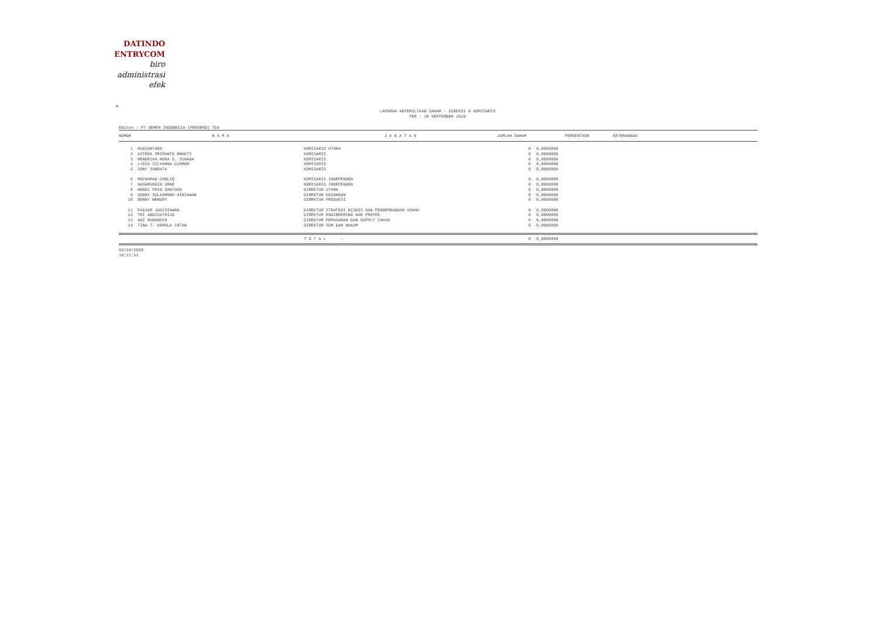DATINDO
ENTRYCOM
biro
administrasi
efek
M
LAPORAN KEPEMILIKAN SAHAM - DIREKSI & KOMISARIS
PER : 30 SEPTEMBER 2020
Emiten : PT SEMEN INDONESIA (PERSERO) Tbk
| NOMOR | N A M A | J A B A T A N | JUMLAH SAHAM | PERSENTASE | KETERANGAN |
| --- | --- | --- | --- | --- | --- |
| 1 | RUDIANTARA | KOMISARIS UTAMA | 0 | 0,0000000 | |
| 2 | ASTERA PRIMANTO BHAKTI | KOMISARIS | 0 | 0,0000000 | |
| 3 | HENDRIKA NORA O. SINAGA | KOMISARIS | 0 | 0,0000000 | |
| 4 | LYDIA SILVANNA DJAMAN | KOMISARIS | 0 | 0,0000000 | |
| 5 | SONY SUBRATA | KOMISARIS | 0 | 0,0000000 | |
| 6 | MOCHAMAD CHOLIQ | KOMISARIS INDEPENDEN | 0 | 0,0000000 | |
| 7 | NASARUDDIN UMAR | KOMISARIS INDEPENDEN | 0 | 0,0000000 | |
| 8 | HENDI PRIO SANTOSO | DIREKTUR UTAMA | 0 | 0,0000000 | |
| 9 | DODDY SULASMONO DINIAWAN | DIREKTUR KEUANGAN | 0 | 0,0000000 | |
| 10 | BENNY WENDRY | DIREKTUR PRODUKSI | 0 | 0,0000000 | |
| 11 | FADJAR JUDISIAWAN | DIREKTUR STRATEGI BISNIS DAN PENGEMBANGAN USAHA | 0 | 0,0000000 | |
| 12 | TRI ABDISATRIJO | DIREKTUR ENGINEERING DAN PROYEK | 0 | 0,0000000 | |
| 13 | ADI MUNANDIR | DIREKTUR PEMASARAN DAN SUPPLY CHAIN | 0 | 0,0000000 | |
| 14 | TINA T. KEMALA INTAN | DIREKTUR SDM DAN HUKUM | 0 | 0,0000000 | |
| | | T O T A L : | 0 | 0,0000000 | |
02/10/2020
18:11:51